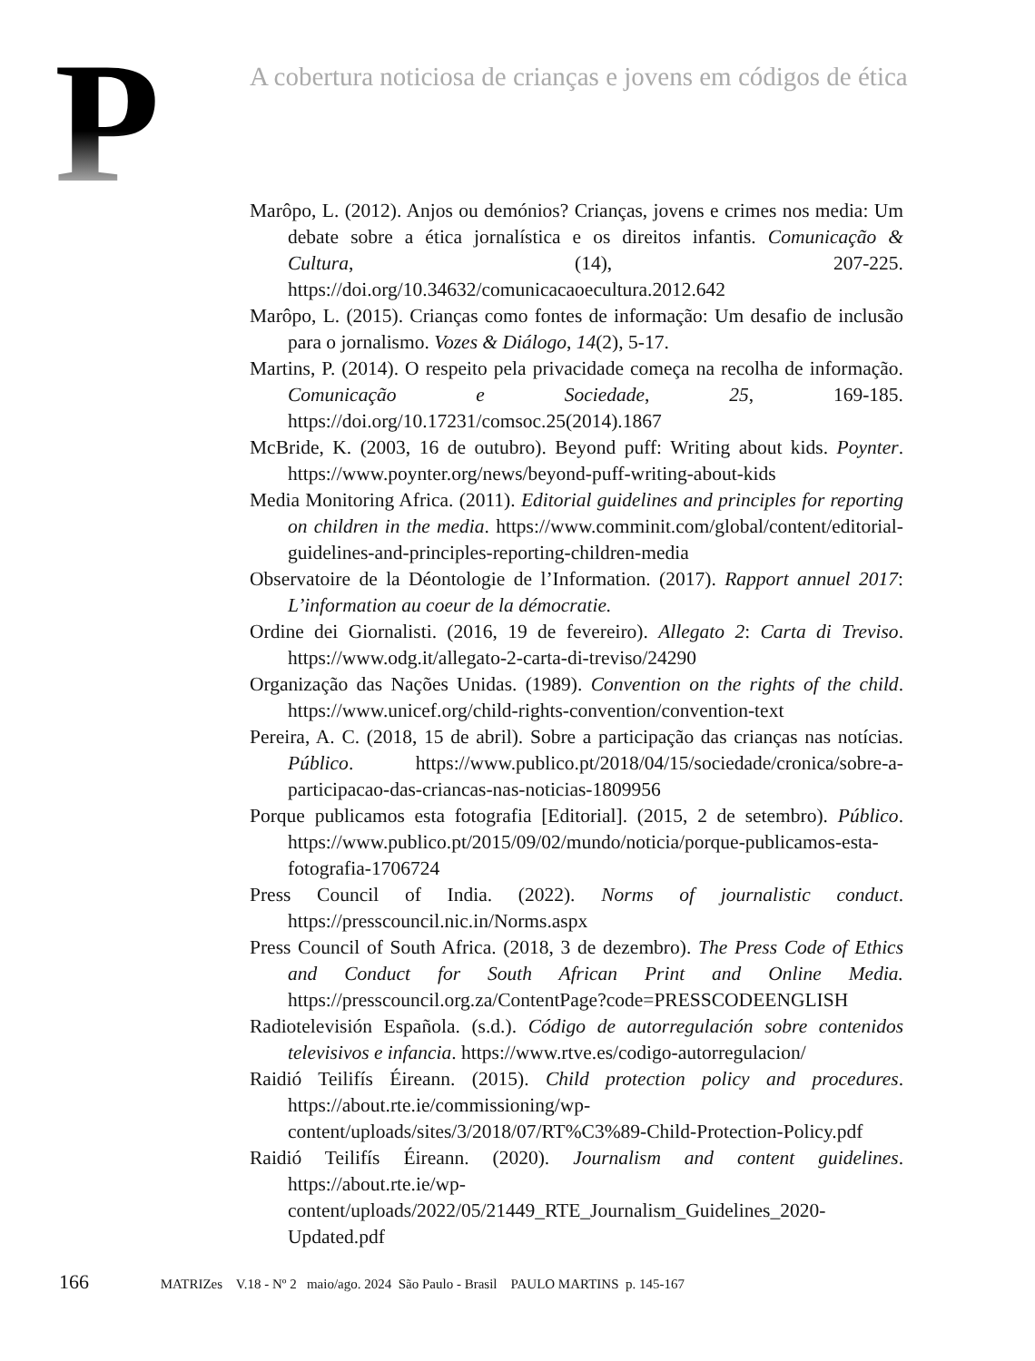P
A cobertura noticiosa de crianças e jovens em códigos de ética
Marôpo, L. (2012). Anjos ou demónios? Crianças, jovens e crimes nos media: Um debate sobre a ética jornalística e os direitos infantis. Comunicação & Cultura, (14), 207-225. https://doi.org/10.34632/comunicacaoecultura.2012.642
Marôpo, L. (2015). Crianças como fontes de informação: Um desafio de inclusão para o jornalismo. Vozes & Diálogo, 14(2), 5-17.
Martins, P. (2014). O respeito pela privacidade começa na recolha de informação. Comunicação e Sociedade, 25, 169-185. https://doi.org/10.17231/comsoc.25(2014).1867
McBride, K. (2003, 16 de outubro). Beyond puff: Writing about kids. Poynter. https://www.poynter.org/news/beyond-puff-writing-about-kids
Media Monitoring Africa. (2011). Editorial guidelines and principles for reporting on children in the media. https://www.comminit.com/global/content/editorial-guidelines-and-principles-reporting-children-media
Observatoire de la Déontologie de l’Information. (2017). Rapport annuel 2017: L’information au coeur de la démocratie.
Ordine dei Giornalisti. (2016, 19 de fevereiro). Allegato 2: Carta di Treviso. https://www.odg.it/allegato-2-carta-di-treviso/24290
Organização das Nações Unidas. (1989). Convention on the rights of the child. https://www.unicef.org/child-rights-convention/convention-text
Pereira, A. C. (2018, 15 de abril). Sobre a participação das crianças nas notícias. Público. https://www.publico.pt/2018/04/15/sociedade/cronica/sobre-a-participacao-das-criancas-nas-noticias-1809956
Porque publicamos esta fotografia [Editorial]. (2015, 2 de setembro). Público. https://www.publico.pt/2015/09/02/mundo/noticia/porque-publicamos-esta-fotografia-1706724
Press Council of India. (2022). Norms of journalistic conduct. https://presscouncil.nic.in/Norms.aspx
Press Council of South Africa. (2018, 3 de dezembro). The Press Code of Ethics and Conduct for South African Print and Online Media. https://presscouncil.org.za/ContentPage?code=PRESSCODEENGLISH
Radiotelevisión Española. (s.d.). Código de autorregulación sobre contenidos televisivos e infancia. https://www.rtve.es/codigo-autorregulacion/
Raidió Teilifís Éireann. (2015). Child protection policy and procedures. https://about.rte.ie/commissioning/wp-content/uploads/sites/3/2018/07/RT%C3%89-Child-Protection-Policy.pdf
Raidió Teilifís Éireann. (2020). Journalism and content guidelines. https://about.rte.ie/wp-content/uploads/2022/05/21449_RTE_Journalism_Guidelines_2020-Updated.pdf
166 MATRIZes V.18 - Nº 2 maio/ago. 2024 São Paulo - Brasil PAULO MARTINS p. 145-167